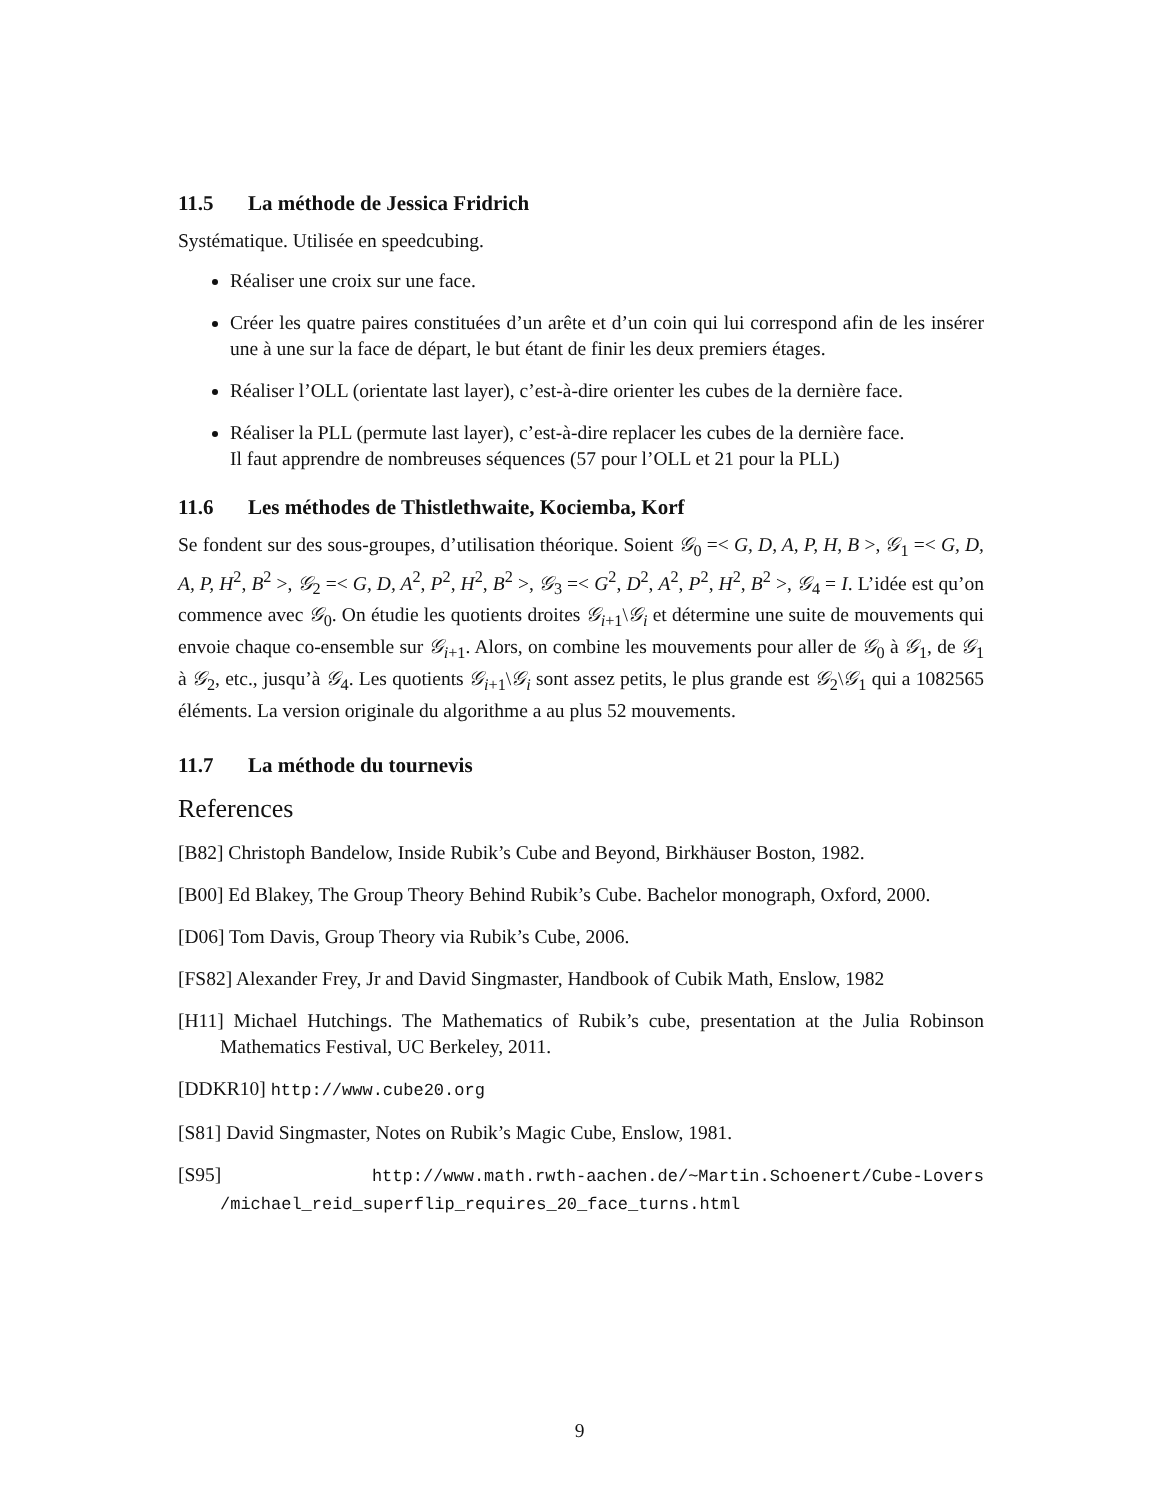11.5 La méthode de Jessica Fridrich
Systématique. Utilisée en speedcubing.
Réaliser une croix sur une face.
Créer les quatre paires constituées d’un arête et d’un coin qui lui correspond afin de les insérer une à une sur la face de départ, le but étant de finir les deux premiers étages.
Réaliser l’OLL (orientate last layer), c’est-à-dire orienter les cubes de la dernière face.
Réaliser la PLL (permute last layer), c’est-à-dire replacer les cubes de la dernière face.
Il faut apprendre de nombreuses séquences (57 pour l’OLL et 21 pour la PLL)
11.6 Les méthodes de Thistlethwaite, Kociemba, Korf
Se fondent sur des sous-groupes, d’utilisation théorique. Soient 𝒢<sub>0</sub> =< G, D, A, P, H, B >, 𝒢<sub>1</sub> =< G, D, A, P, H<sup>2</sup>, B<sup>2</sup> >, 𝒢<sub>2</sub> =< G, D, A<sup>2</sup>, P<sup>2</sup>, H<sup>2</sup>, B<sup>2</sup> >, 𝒢<sub>3</sub> =< G<sup>2</sup>, D<sup>2</sup>, A<sup>2</sup>, P<sup>2</sup>, H<sup>2</sup>, B<sup>2</sup> >, 𝒢<sub>4</sub> = I. L’idée est qu’on commence avec 𝒢<sub>0</sub>. On étudie les quotients droites 𝒢<sub>i+1</sub>\𝒢<sub>i</sub> et détermine une suite de mouvements qui envoie chaque co-ensemble sur 𝒢<sub>i+1</sub>. Alors, on combine les mouvements pour aller de 𝒢<sub>0</sub> à 𝒢<sub>1</sub>, de 𝒢<sub>1</sub> à 𝒢<sub>2</sub>, etc., jusqu’à 𝒢<sub>4</sub>. Les quotients 𝒢<sub>i+1</sub>\𝒢<sub>i</sub> sont assez petits, le plus grande est 𝒢<sub>2</sub>\𝒢<sub>1</sub> qui a 1082565 éléments. La version originale du algorithme a au plus 52 mouvements.
11.7 La méthode du tournevis
References
[B82] Christoph Bandelow, Inside Rubik’s Cube and Beyond, Birkhäuser Boston, 1982.
[B00] Ed Blakey, The Group Theory Behind Rubik’s Cube. Bachelor monograph, Oxford, 2000.
[D06] Tom Davis, Group Theory via Rubik’s Cube, 2006.
[FS82] Alexander Frey, Jr and David Singmaster, Handbook of Cubik Math, Enslow, 1982
[H11] Michael Hutchings. The Mathematics of Rubik’s cube, presentation at the Julia Robinson Mathematics Festival, UC Berkeley, 2011.
[DDKR10] http://www.cube20.org
[S81] David Singmaster, Notes on Rubik’s Magic Cube, Enslow, 1981.
[S95] http://www.math.rwth-aachen.de/~Martin.Schoenert/Cube-Lovers /michael_reid_superflip_requires_20_face_turns.html
9